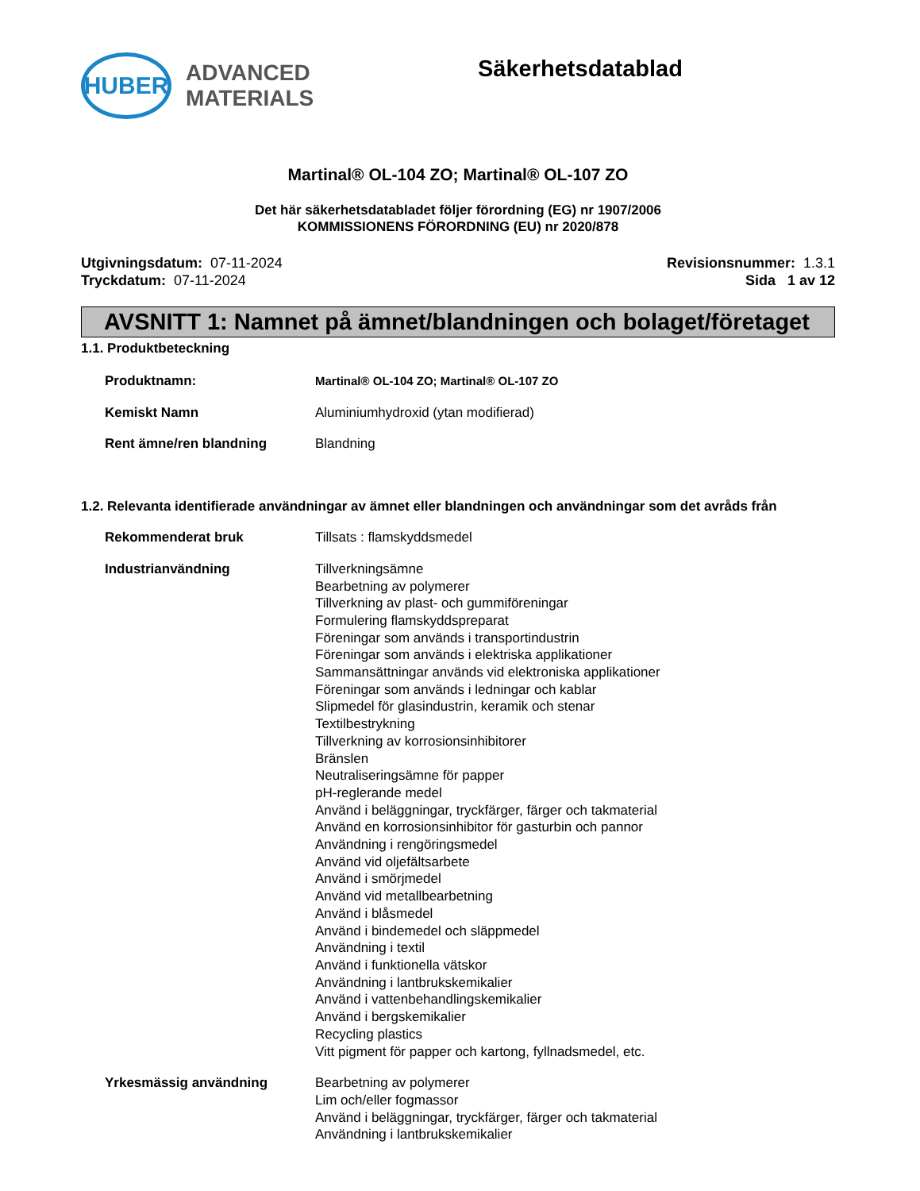HUBER
ADVANCED
MATERIALS
Säkerhetsdatablad
Martinal® OL-104 ZO; Martinal® OL-107 ZO
Det här säkerhetsdatabladet följer förordning (EG) nr 1907/2006
KOMMISSIONENS FÖRORDNING (EU) nr 2020/878
Utgivningsdatum: 07-11-2024
Tryckdatum: 07-11-2024
Revisionsnummer: 1.3.1
Sida 1 av 12
AVSNITT 1: Namnet på ämnet/blandningen och bolaget/företaget
1.1. Produktbeteckning
Produktnamn: Martinal® OL-104 ZO; Martinal® OL-107 ZO
Kemiskt Namn Aluminiumhydroxid (ytan modifierad)
Rent ämne/ren blandning Blandning
1.2. Relevanta identifierade användningar av ämnet eller blandningen och användningar som det avråds från
Rekommenderat bruk Tillsats : flamskyddsmedel
Industrianvändning Tillverkningsämne
Bearbetning av polymerer
Tillverkning av plast- och gummiföreningar
Formulering flamskyddspreparat
Föreningar som används i transportindustrin
Föreningar som används i elektriska applikationer
Sammansättningar används vid elektroniska applikationer
Föreningar som används i ledningar och kablar
Slipmedel för glasindustrin, keramik och stenar
Textilbestrykning
Tillverkning av korrosionsinhibitorer
Bränslen
Neutraliseringsämne för papper
pH-reglerande medel
Använd i beläggningar, tryckfärger, färger och takmaterial
Använd en korrosionsinhibitor för gasturbin och pannor
Användning i rengöringsmedel
Använd vid oljefältsarbete
Använd i smörjmedel
Använd vid metallbearbetning
Använd i blåsmedel
Använd i bindemedel och släppmedel
Användning i textil
Använd i funktionella vätskor
Användning i lantbrukskemikalier
Använd i vattenbehandlingskemikalier
Använd i bergskemikalier
Recycling plastics
Vitt pigment för papper och kartong, fyllnadsmedel, etc.
Yrkesmässig användning Bearbetning av polymerer
Lim och/eller fogmassor
Använd i beläggningar, tryckfärger, färger och takmaterial
Användning i lantbrukskemikalier